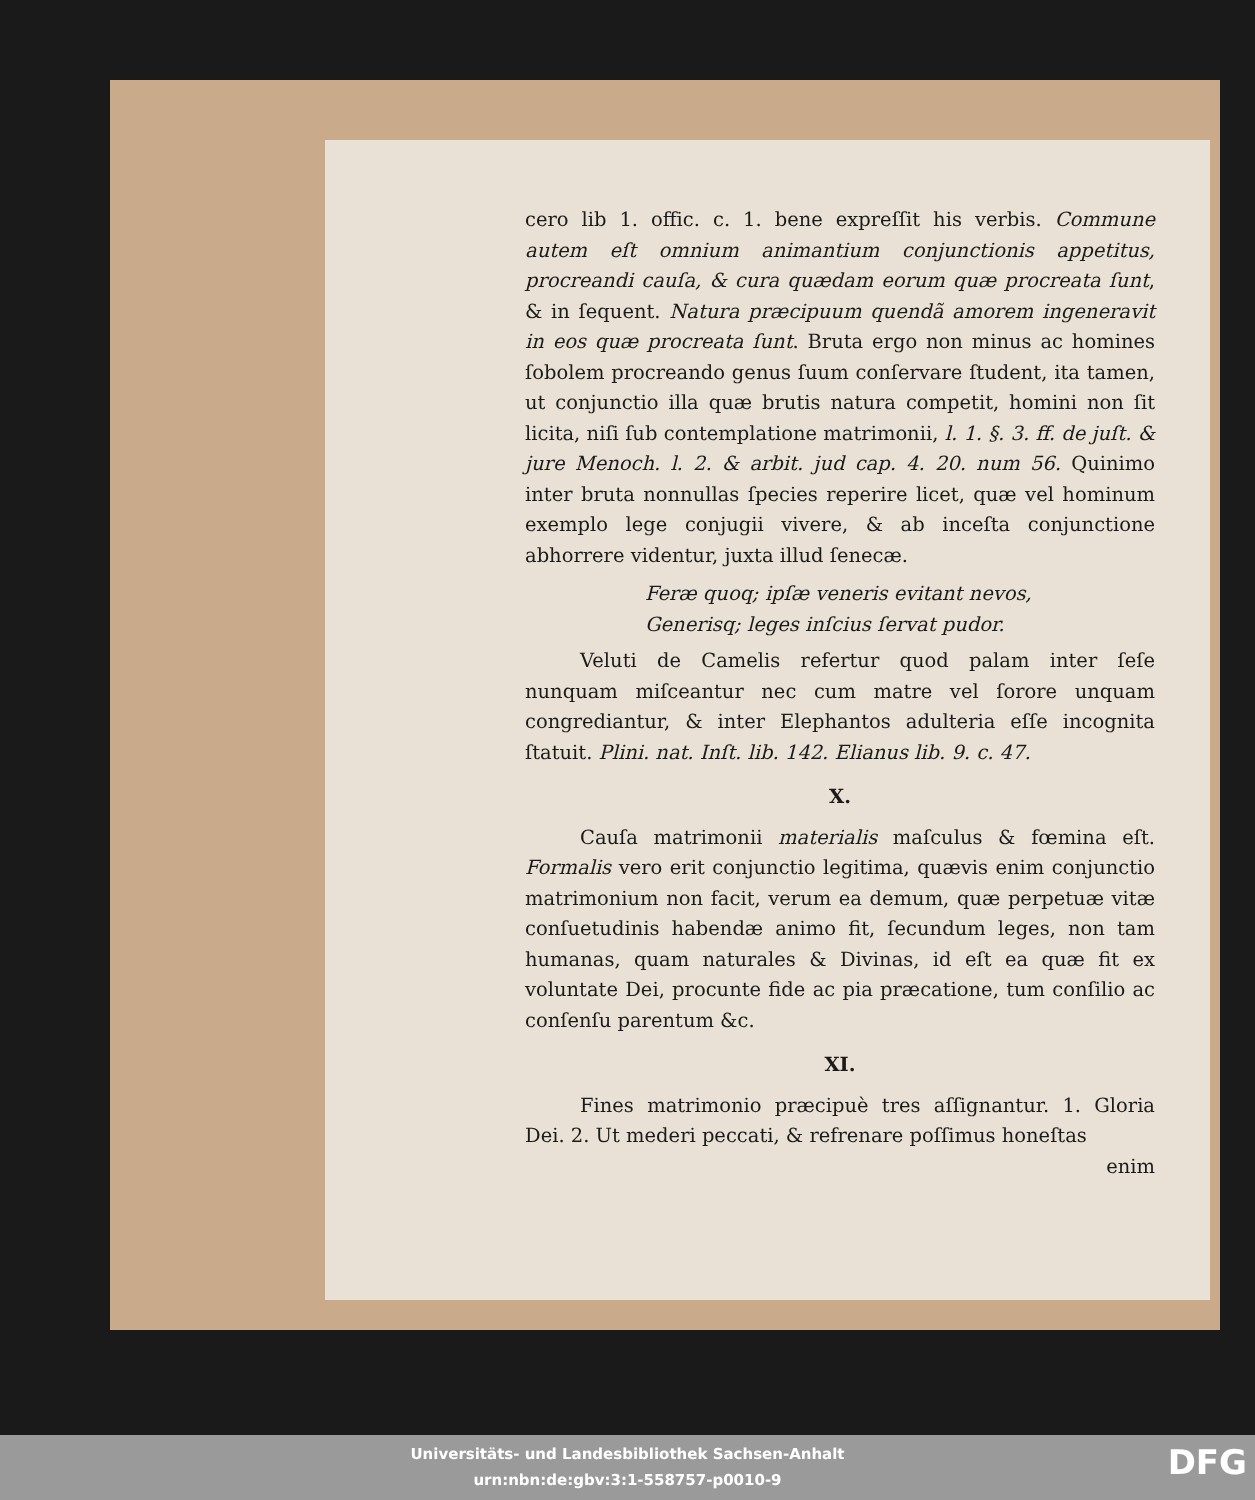cero lib 1. offic. c. 1. bene expreſſit his verbis. Commune autem eſt omnium animantium conjunctionis appetitus, procreandi cauſa, & cura quædam eorum quæ procreata ſunt, & in ſequent. Natura præcipuum quendã amorem ingeneravit in eos quæ procreata ſunt. Bruta ergo non minus ac homines ſobolem procreando genus ſuum conſervare ſtudent, ita tamen, ut conjunctio illa quæ brutis natura competit, homini non ſit licita, niſi ſub contemplatione matrimonii, l. 1. §. 3. ff. de juſt. & jure Menoch. l. 2. & arbit. jud cap. 4. 20. num 56. Quinimo inter bruta nonnullas ſpecies reperire licet, quæ vel hominum exemplo lege conjugii vivere, & ab inceſta conjunctione abhorrere videntur, juxta illud ſenecæ.
Feræ quoq; ipſæ veneris evitant nevos,
Generisq; leges inſcius ſervat pudor.
Veluti de Camelis refertur quod palam inter ſeſe nunquam miſceantur nec cum matre vel ſorore unquam congrediantur, & inter Elephantos adulteria eſſe incognita ſtatuit. Plini. nat. Inſt. lib. 142. Elianus lib. 9. c. 47.
X.
Cauſa matrimonii materialis maſculus & fœmina eſt. Formalis vero erit conjunctio legitima, quævis enim conjunctio matrimonium non facit, verum ea demum, quæ perpetuæ vitæ conſuetudinis habendæ animo fit, ſecundum leges, non tam humanas, quam naturales & Divinas, id eſt ea quæ fit ex voluntate Dei, procunte fide ac pia præcatione, tum conſilio ac conſenſu parentum &c.
XI.
Fines matrimonio præcipuè tres aſſignantur. 1. Gloria Dei. 2. Ut mederi peccati, & refrenare poſſimus honeſtas
enim
Universitäts- und Landesbibliothek Sachsen-Anhalt
urn:nbn:de:gbv:3:1-558757-p0010-9
DFG